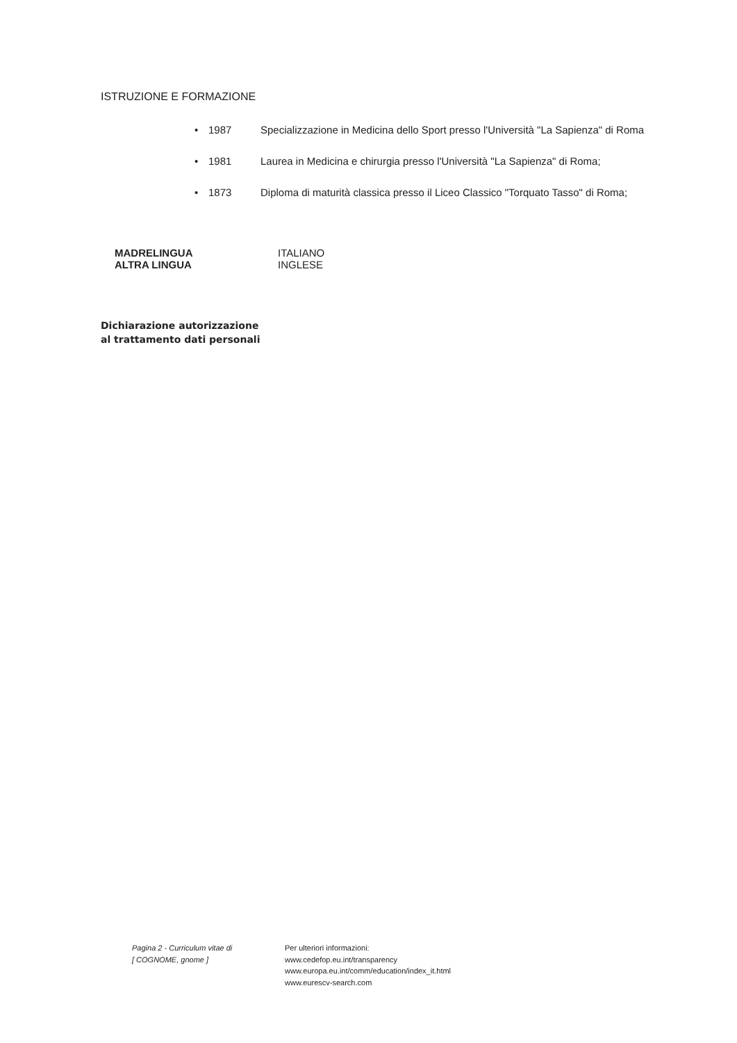ISTRUZIONE E FORMAZIONE
• 1987 Specializzazione in Medicina dello Sport presso l'Università "La Sapienza" di Roma
• 1981 Laurea in Medicina e chirurgia presso l'Università "La Sapienza" di Roma;
• 1873 Diploma di maturità classica presso il Liceo Classico "Torquato Tasso" di Roma;
MADRELINGUA
ALTRA LINGUA
ITALIANO
INGLESE
Dichiarazione autorizzazione al trattamento dati personali
Pagina 2 - Curriculum vitae di
[ COGNOME, gnome ]
Per ulteriori informazioni:
www.cedefop.eu.int/transparency
www.europa.eu.int/comm/education/index_it.html
www.eurescv-search.com